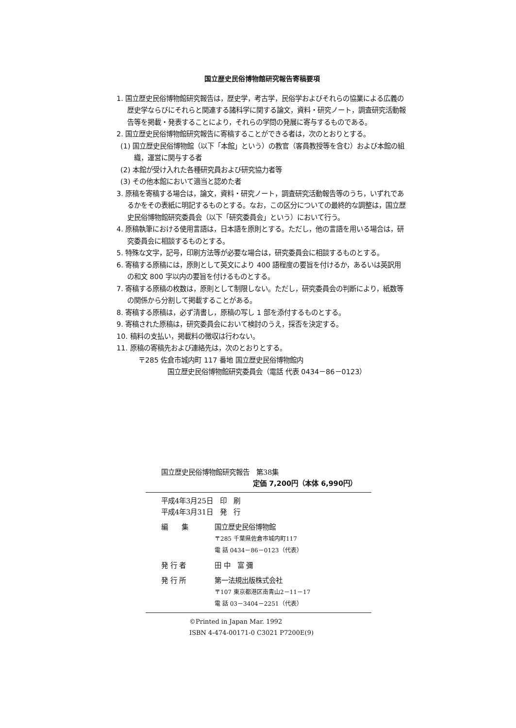国立歴史民俗博物館研究報告寄稿要項
1. 国立歴史民俗博物館研究報告は，歴史学，考古学，民俗学およびそれらの協業による広義の歴史学ならびにそれらと関連する諸科学に関する論文，資料・研究ノート，調査研究活動報告等を掲載・発表することにより，それらの学問の発展に寄与するものである。
2. 国立歴史民俗博物館研究報告に寄稿することができる者は，次のとおりとする。
(1) 国立歴史民俗博物館（以下「本館」という）の教官（客員教授等を含む）および本館の組織，運営に関与する者
(2) 本館が受け入れた各種研究員および研究協力者等
(3) その他本館において適当と認めた者
3. 原稿を寄稿する場合は，論文，資料・研究ノート，調査研究活動報告等のうち，いずれであるかをその表紙に明記するものとする。なお，この区分についての最終的な調整は，国立歴史民俗博物館研究委員会（以下「研究委員会」という）において行う。
4. 原稿執筆における使用言語は，日本語を原則とする。ただし，他の言語を用いる場合は，研究委員会に相談するものとする。
5. 特殊な文字，記号，印刷方法等が必要な場合は，研究委員会に相談するものとする。
6. 寄稿する原稿には，原則として英文により 400 語程度の要旨を付けるか，あるいは英訳用の和文 800 字以内の要旨を付けるものとする。
7. 寄稿する原稿の枚数は，原則として制限しない。ただし，研究委員会の判断により，紙数等の関係から分割して掲載することがある。
8. 寄稿する原稿は，必ず清書し，原稿の写し 1 部を添付するものとする。
9. 寄稿された原稿は，研究委員会において検討のうえ，採否を決定する。
10. 稿料の支払い，掲載料の徴収は行わない。
11. 原稿の寄稿先および連絡先は，次のとおりとする。
〒285 佐倉市城内町 117 番地 国立歴史民俗博物館内
国立歴史民俗博物館研究委員会（電話 代表 0434－86－0123）
国立歴史民俗博物館研究報告　第38集
定価 7,200円（本体 6,990円）
平成4年3月25日　印　刷
平成4年3月31日　発　行
編　　集 国立歴史民俗博物館
〒285 千葉県佐倉市城内町117
電 話 0434－86－0123（代表）
発 行 者 田 中　富 彌
発 行 所 第一法規出版株式会社
〒107 東京都港区南青山2－11－17
電 話 03－3404－2251（代表）
©Printed in Japan Mar. 1992
ISBN 4-474-00171-0 C3021 P7200E(9)